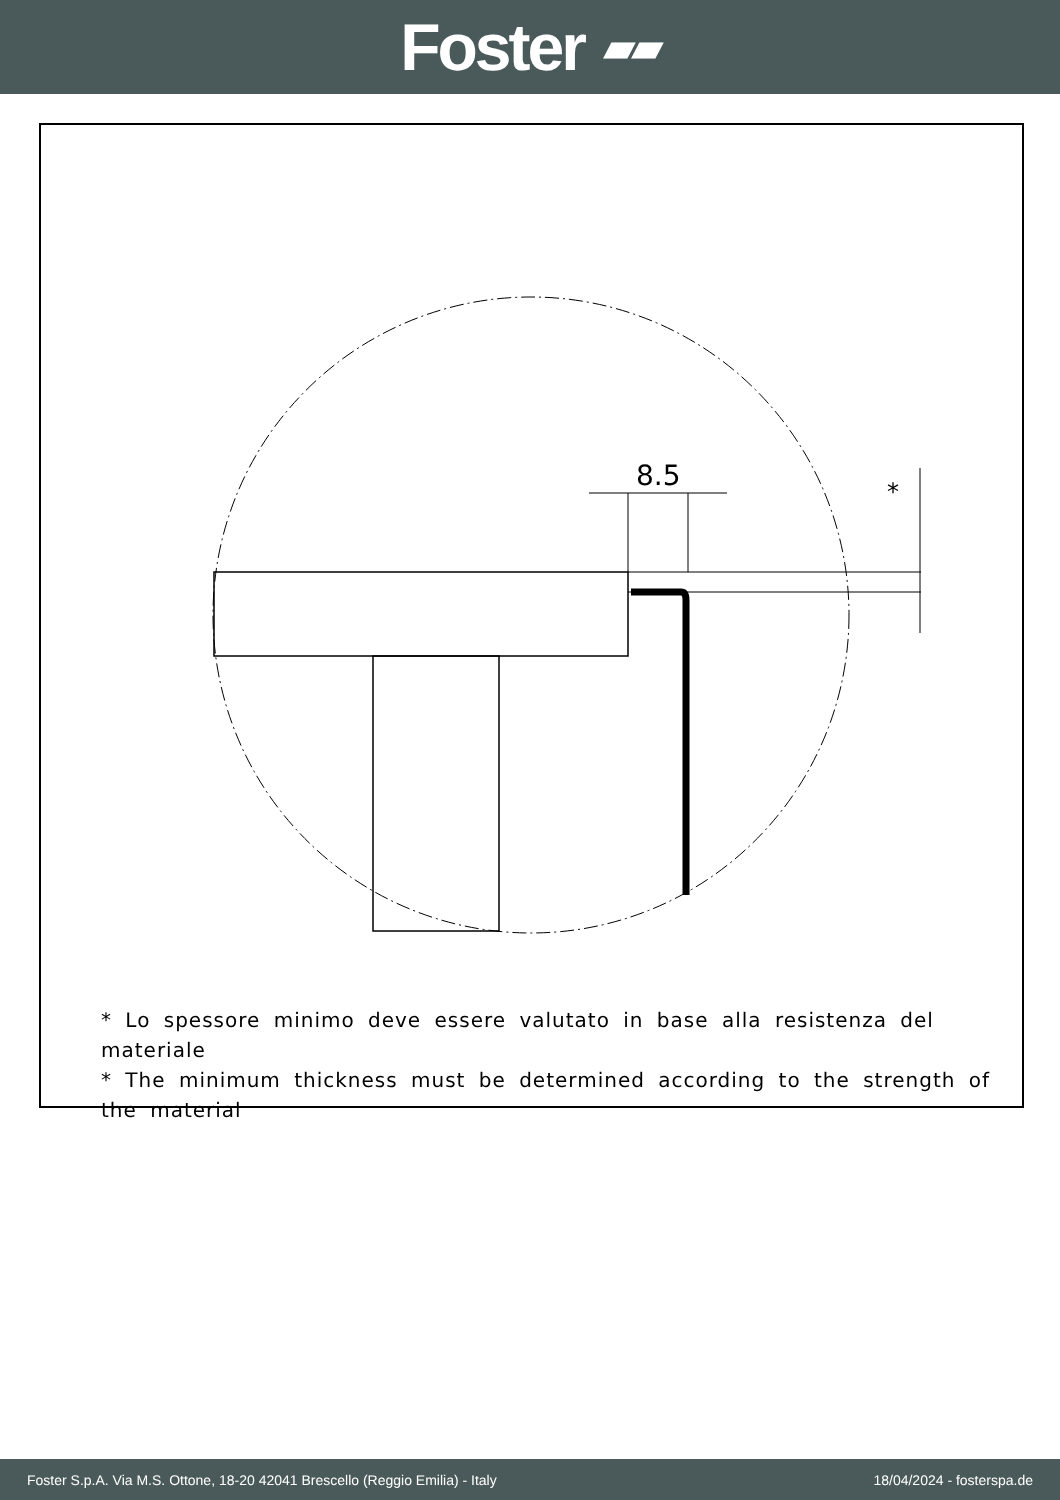Foster ▰▰
8.5
*
* Lo spessore minimo deve essere valutato in base alla resistenza del materiale
* The minimum thickness must be determined according to the strength of the material
Foster S.p.A. Via M.S. Ottone, 18-20 42041 Brescello (Reggio Emilia) - Italy 18/04/2024 - fosterspa.de